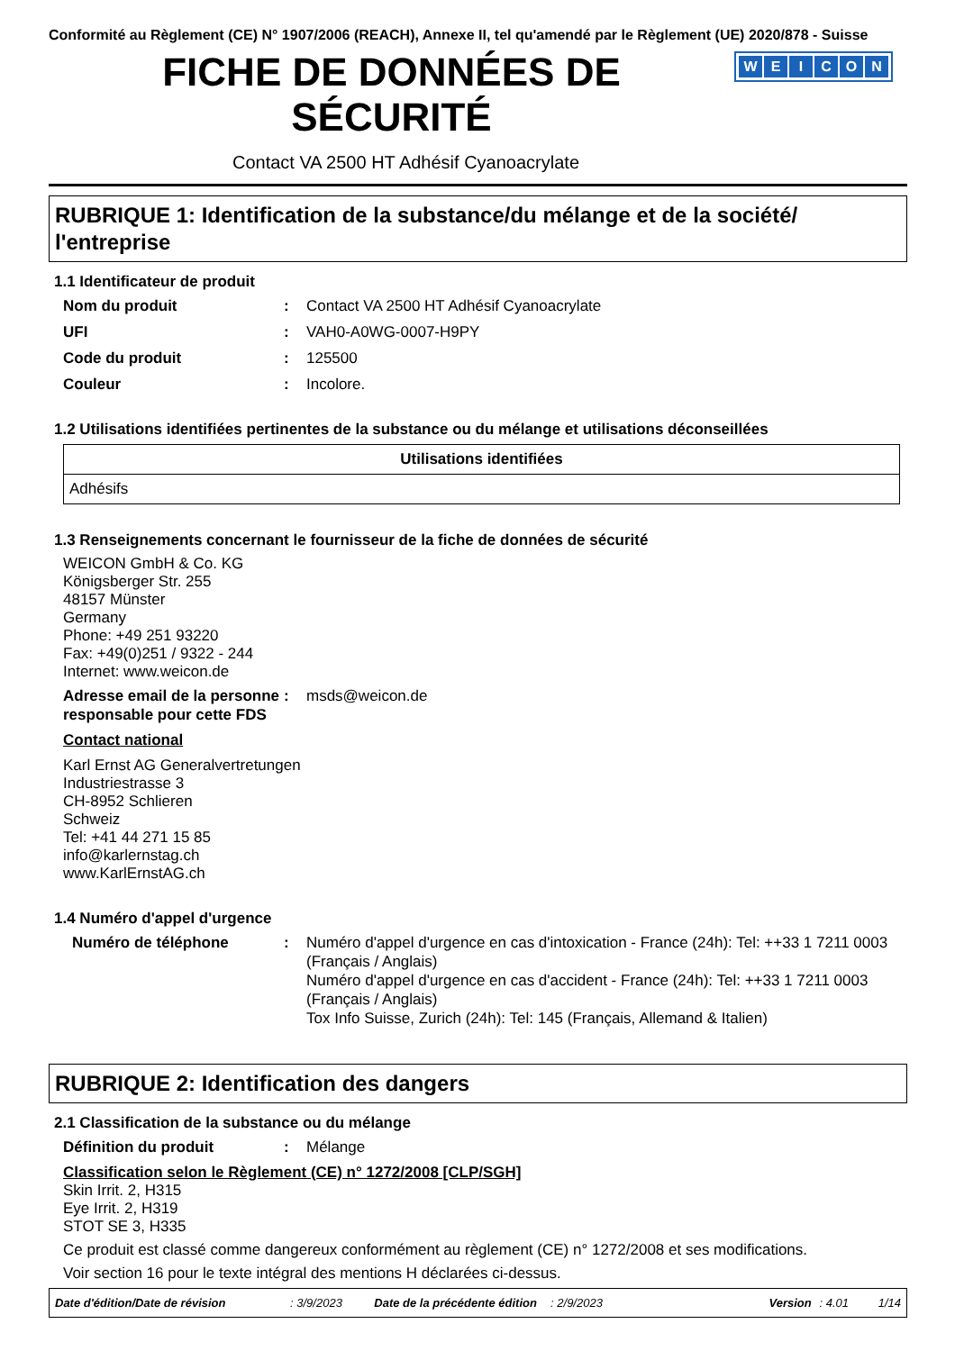Conformité au Règlement (CE) N° 1907/2006 (REACH), Annexe II, tel qu'amendé par le Règlement (UE) 2020/878 - Suisse
FICHE DE DONNÉES DE
SÉCURITÉ
WEICON
Contact VA 2500 HT Adhésif Cyanoacrylate
RUBRIQUE 1: Identification de la substance/du mélange et de la société/ l'entreprise
1.1 Identificateur de produit
Nom du produit : Contact VA 2500 HT Adhésif Cyanoacrylate
UFI : VAH0-A0WG-0007-H9PY
Code du produit : 125500
Couleur : Incolore.
1.2 Utilisations identifiées pertinentes de la substance ou du mélange et utilisations déconseillées
| Utilisations identifiées |
| --- |
| Adhésifs |
1.3 Renseignements concernant le fournisseur de la fiche de données de sécurité
WEICON GmbH & Co. KG
Königsberger Str. 255
48157 Münster
Germany
Phone: +49 251 93220
Fax: +49(0)251 / 9322 - 244
Internet: www.weicon.de
Adresse email de la personne responsable pour cette FDS
: msds@weicon.de
Contact national
Karl Ernst AG Generalvertretungen
Industriestrasse 3
CH-8952 Schlieren
Schweiz
Tel: +41 44 271 15 85
info@karlernstag.ch
www.KarlErnstAG.ch
1.4 Numéro d'appel d'urgence
Numéro de téléphone : Numéro d'appel d'urgence en cas d'intoxication - France (24h): Tel: ++33 1 7211 0003 (Français / Anglais)
Numéro d'appel d'urgence en cas d'accident - France (24h): Tel: ++33 1 7211 0003 (Français / Anglais)
Tox Info Suisse, Zurich (24h): Tel: 145 (Français, Allemand & Italien)
RUBRIQUE 2: Identification des dangers
2.1 Classification de la substance ou du mélange
Définition du produit : Mélange
Classification selon le Règlement (CE) n° 1272/2008 [CLP/SGH]
Skin Irrit. 2, H315
Eye Irrit. 2, H319
STOT SE 3, H335
Ce produit est classé comme dangereux conformément au règlement (CE) n° 1272/2008 et ses modifications.
Voir section 16 pour le texte intégral des mentions H déclarées ci-dessus.
Date d'édition/Date de révision: 3/9/2023 Date de la précédente édition: 2/9/2023 Version: 4.01 1/14